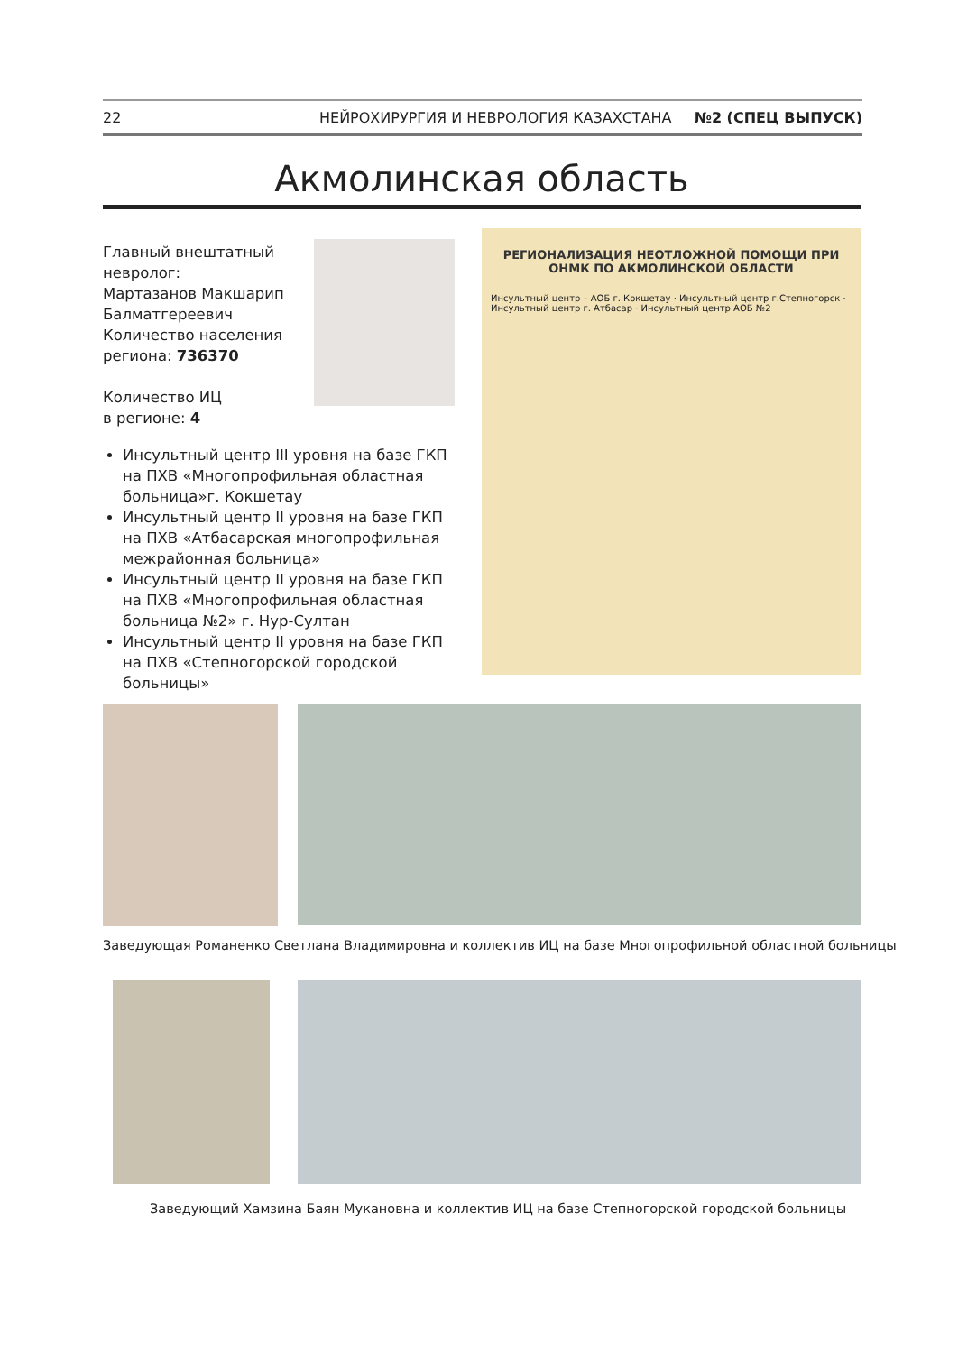22 НЕЙРОХИРУРГИЯ И НЕВРОЛОГИЯ КАЗАХСТАНА №2 (СПЕЦ ВЫПУСК)
Акмолинская область
Главный внештатный
невролог:
Мартазанов Макшарип
Балматгереевич
Количество населения
региона: 736370
Количество ИЦ
в регионе: 4
Инсультный центр III уровня на базе ГКП на ПХВ «Многопрофильная областная больница»г. Кокшетау
Инсультный центр II уровня на базе ГКП на ПХВ «Атбасарская многопрофильная межрайонная больница»
Инсультный центр II уровня на базе ГКП на ПХВ «Многопрофильная областная больница №2» г. Нур-Султан
Инсультный центр II уровня на базе ГКП на ПХВ «Степногорской городской больницы»
РЕГИОНАЛИЗАЦИЯ НЕОТЛОЖНОЙ ПОМОЩИ ПРИ ОНМК ПО АКМОЛИНСКОЙ ОБЛАСТИ
Инсультный центр – АОБ г. Кокшетау · Инсультный центр г.Степногорск · Инсультный центр г. Атбасар · Инсультный центр АОБ №2
Заведующая Романенко Светлана Владимировна и коллектив ИЦ на базе Многопрофильной областной больницы
Заведующий Хамзина Баян Мукановна и коллектив ИЦ на базе Степногорской городской больницы